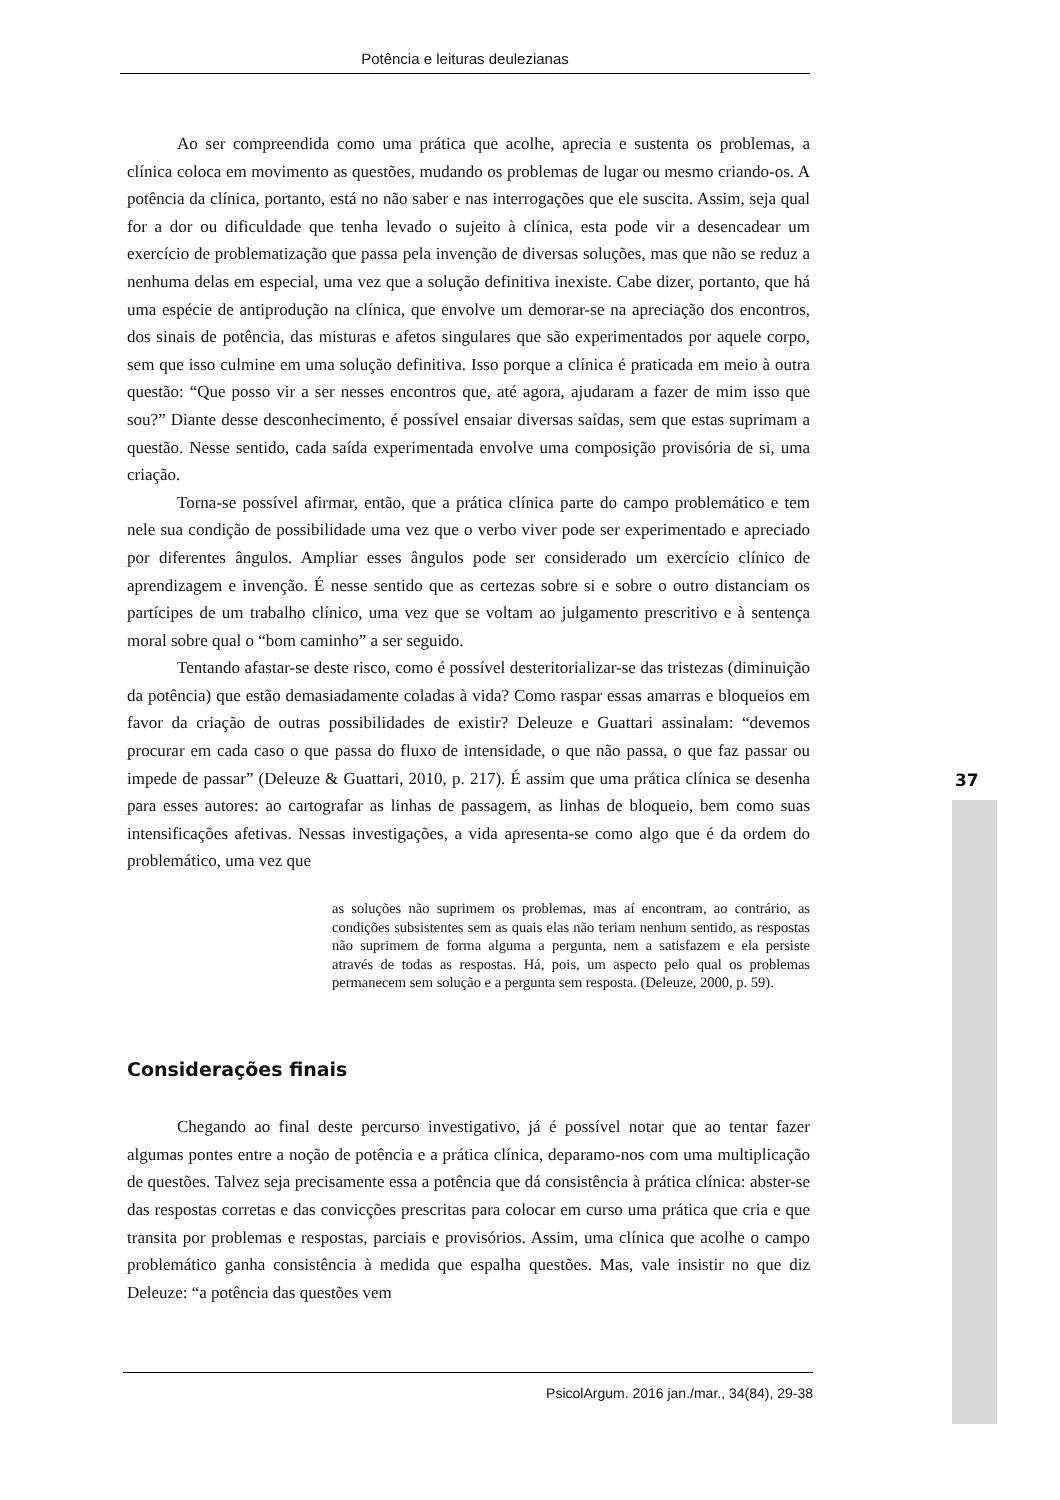Potência e leituras deulezianas
Ao ser compreendida como uma prática que acolhe, aprecia e sustenta os problemas, a clínica coloca em movimento as questões, mudando os problemas de lugar ou mesmo criando-os. A potência da clínica, portanto, está no não saber e nas interrogações que ele suscita. Assim, seja qual for a dor ou dificuldade que tenha levado o sujeito à clínica, esta pode vir a desencadear um exercício de problematização que passa pela invenção de diversas soluções, mas que não se reduz a nenhuma delas em especial, uma vez que a solução definitiva inexiste. Cabe dizer, portanto, que há uma espécie de antiprodução na clínica, que envolve um demorar-se na apreciação dos encontros, dos sinais de potência, das misturas e afetos singulares que são experimentados por aquele corpo, sem que isso culmine em uma solução definitiva. Isso porque a clínica é praticada em meio à outra questão: “Que posso vir a ser nesses encontros que, até agora, ajudaram a fazer de mim isso que sou?” Diante desse desconhecimento, é possível ensaiar diversas saídas, sem que estas suprimam a questão. Nesse sentido, cada saída experimentada envolve uma composição provisória de si, uma criação.
Torna-se possível afirmar, então, que a prática clínica parte do campo problemático e tem nele sua condição de possibilidade uma vez que o verbo viver pode ser experimentado e apreciado por diferentes ângulos. Ampliar esses ângulos pode ser considerado um exercício clínico de aprendizagem e invenção. É nesse sentido que as certezas sobre si e sobre o outro distanciam os partícipes de um trabalho clínico, uma vez que se voltam ao julgamento prescritivo e à sentença moral sobre qual o “bom caminho” a ser seguido.
Tentando afastar-se deste risco, como é possível desteritorializar-se das tristezas (diminuição da potência) que estão demasiadamente coladas à vida? Como raspar essas amarras e bloqueios em favor da criação de outras possibilidades de existir? Deleuze e Guattari assinalam: “devemos procurar em cada caso o que passa do fluxo de intensidade, o que não passa, o que faz passar ou impede de passar” (Deleuze & Guattari, 2010, p. 217). É assim que uma prática clínica se desenha para esses autores: ao cartografar as linhas de passagem, as linhas de bloqueio, bem como suas intensificações afetivas. Nessas investigações, a vida apresenta-se como algo que é da ordem do problemático, uma vez que
as soluções não suprimem os problemas, mas aí encontram, ao contrário, as condições subsistentes sem as quais elas não teriam nenhum sentido, as respostas não suprimem de forma alguma a pergunta, nem a satisfazem e ela persiste através de todas as respostas. Há, pois, um aspecto pelo qual os problemas permanecem sem solução e a pergunta sem resposta. (Deleuze, 2000, p. 59).
Considerações finais
Chegando ao final deste percurso investigativo, já é possível notar que ao tentar fazer algumas pontes entre a noção de potência e a prática clínica, deparamo-nos com uma multiplicação de questões. Talvez seja precisamente essa a potência que dá consistência à prática clínica: abster-se das respostas corretas e das convicções prescritas para colocar em curso uma prática que cria e que transita por problemas e respostas, parciais e provisórios. Assim, uma clínica que acolhe o campo problemático ganha consistência à medida que espalha questões. Mas, vale insistir no que diz Deleuze: “a potência das questões vem
37
PsicolArgum. 2016 jan./mar., 34(84), 29-38